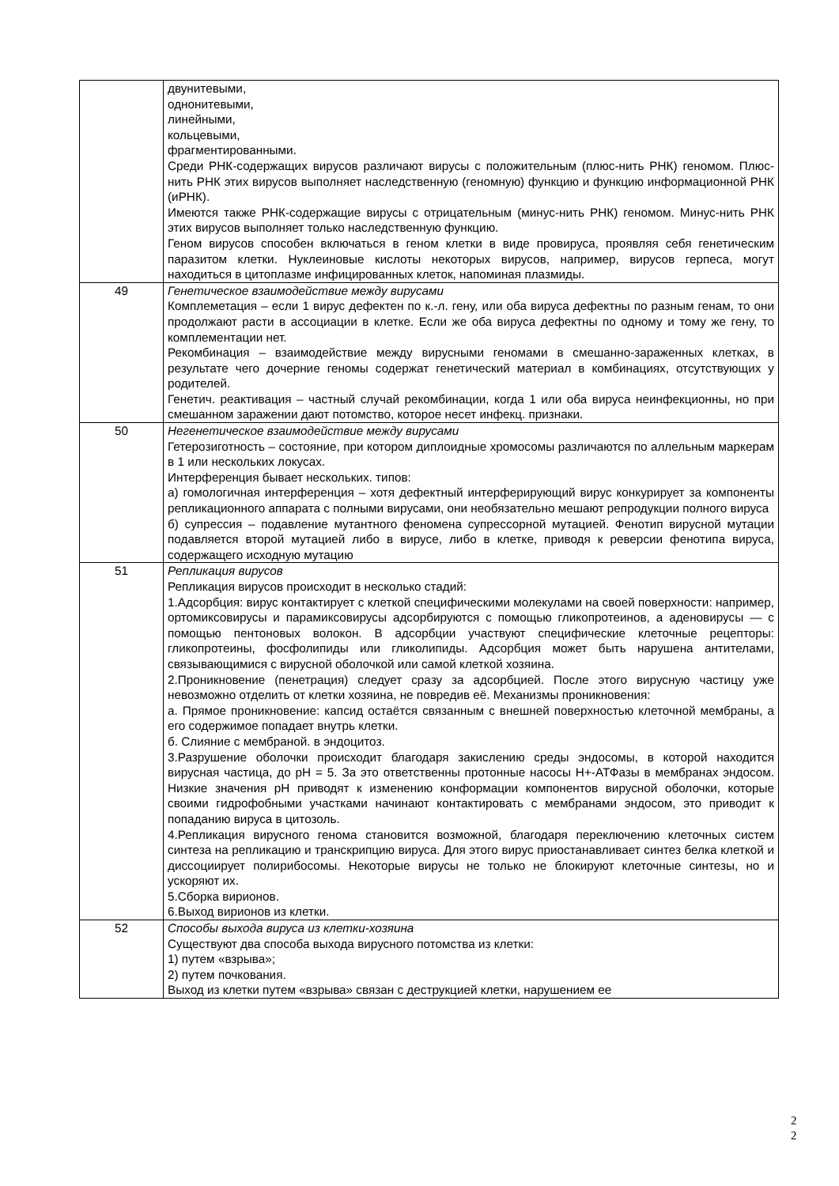| | двунитевыми, однонитевыми, линейными, кольцевыми, фрагментированными. Среди РНК-содержащих вирусов различают вирусы с положительным (плюс-нить РНК) геномом. Плюс-нить РНК этих вирусов выполняет наследственную (геномную) функцию и функцию информационной РНК (иРНК). Имеются также РНК-содержащие вирусы с отрицательным (минус-нить РНК) геномом. Минус-нить РНК этих вирусов выполняет только наследственную функцию. Геном вирусов способен включаться в геном клетки в виде провируса, проявляя себя генетическим паразитом клетки. Нуклеиновые кислоты некоторых вирусов, например, вирусов герпеса, могут находиться в цитоплазме инфицированных клеток, напоминая плазмиды. |
| 49 | Генетическое взаимодействие между вирусами Комплеметация – если 1 вирус дефектен по к.-л. гену, или оба вируса дефектны по разным генам, то они продолжают расти в ассоциации в клетке. Если же оба вируса дефектны по одному и тому же гену, то комплементации нет. Рекомбинация – взаимодействие между вирусными геномами в смешанно-зараженных клетках, в результате чего дочерние геномы содержат генетический материал в комбинациях, отсутствующих у родителей. Генетич. реактивация – частный случай рекомбинации, когда 1 или оба вируса неинфекционны, но при смешанном заражении дают потомство, которое несет инфекц. признаки. |
| 50 | Негенетическое взаимодействие между вирусами Гетерозиготность – состояние, при котором диплоидные хромосомы различаются по аллельным маркерам в 1 или нескольких локусах. Интерференция бывает нескольких. типов: а) гомологичная интерференция – хотя дефектный интерферирующий вирус конкурирует за компоненты репликационного аппарата с полными вирусами, они необязательно мешают репродукции полного вируса б) супрессия – подавление мутантного феномена супрессорной мутацией. Фенотип вирусной мутации подавляется второй мутацией либо в вирусе, либо в клетке, приводя к реверсии фенотипа вируса, содержащего исходную мутацию |
| 51 | Репликация вирусов Репликация вирусов происходит в несколько стадий: 1.Адсорбция: вирус контактирует с клеткой специфическими молекулами на своей поверхности: например, ортомиксовирусы и парамиксовирусы адсорбируются с помощью гликопротеинов, а аденовирусы — с помощью пентоновых волокон. В адсорбции участвуют специфические клеточные рецепторы: гликопротеины, фосфолипиды или гликолипиды. Адсорбция может быть нарушена антителами, связывающимися с вирусной оболочкой или самой клеткой хозяина. 2.Проникновение (пенетрация) следует сразу за адсорбцией. После этого вирусную частицу уже невозможно отделить от клетки хозяина, не повредив её. Механизмы проникновения: а. Прямое проникновение: капсид остаётся связанным с внешней поверхностью клеточной мембраны, а его содержимое попадает внутрь клетки. б. Слияние с мембраной. в эндоцитоз. 3.Разрушение оболочки происходит благодаря закислению среды эндосомы, в которой находится вирусная частица, до pH = 5. За это ответственны протонные насосы H+-АТФазы в мембранах эндосом. Низкие значения pH приводят к изменению конформации компонентов вирусной оболочки, которые своими гидрофобными участками начинают контактировать с мембранами эндосом, это приводит к попаданию вируса в цитозоль. 4.Репликация вирусного генома становится возможной, благодаря переключению клеточных систем синтеза на репликацию и транскрипцию вируса. Для этого вирус приостанавливает синтез белка клеткой и диссоциирует полирибосомы. Некоторые вирусы не только не блокируют клеточные синтезы, но и ускоряют их. 5.Сборка вирионов. 6.Выход вирионов из клетки. |
| 52 | Способы выхода вируса из клетки-хозяина Существуют два способа выхода вирусного потомства из клетки: 1) путем «взрыва»; 2) путем почкования. Выход из клетки путем «взрыва» связан с деструкцией клетки, нарушением ее |
2
2